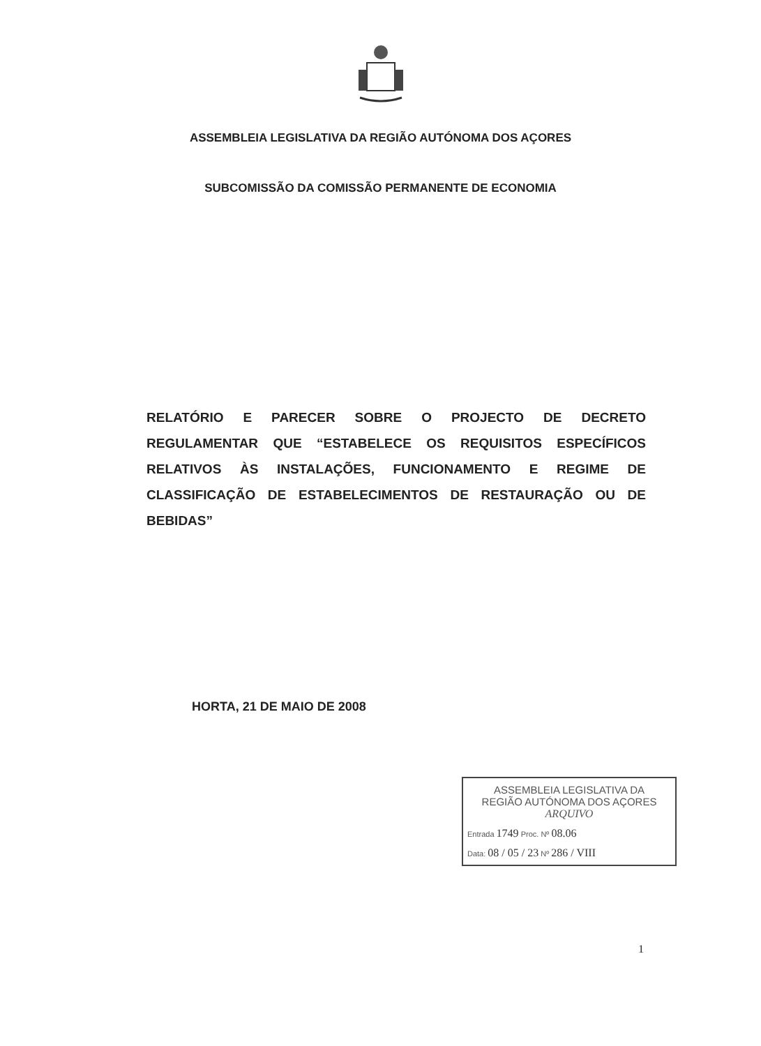ASSEMBLEIA LEGISLATIVA DA REGIÃO AUTÓNOMA DOS AÇORES
SUBCOMISSÃO DA COMISSÃO PERMANENTE DE ECONOMIA
RELATÓRIO E PARECER SOBRE O PROJECTO DE DECRETO REGULAMENTAR QUE “ESTABELECE OS REQUISITOS ESPECÍFICOS RELATIVOS ÀS INSTALAÇÕES, FUNCIONAMENTO E REGIME DE CLASSIFICAÇÃO DE ESTABELECIMENTOS DE RESTAURAÇÃO OU DE BEBIDAS”
HORTA, 21 DE MAIO DE 2008
ASSEMBLEIA LEGISLATIVA DA
REGIÃO AUTÓNOMA DOS AÇORES
ARQUIVO
Entrada 1749 Proc. Nº 08.06
Data: 08 / 05 / 23 Nº 286 / VIII
1